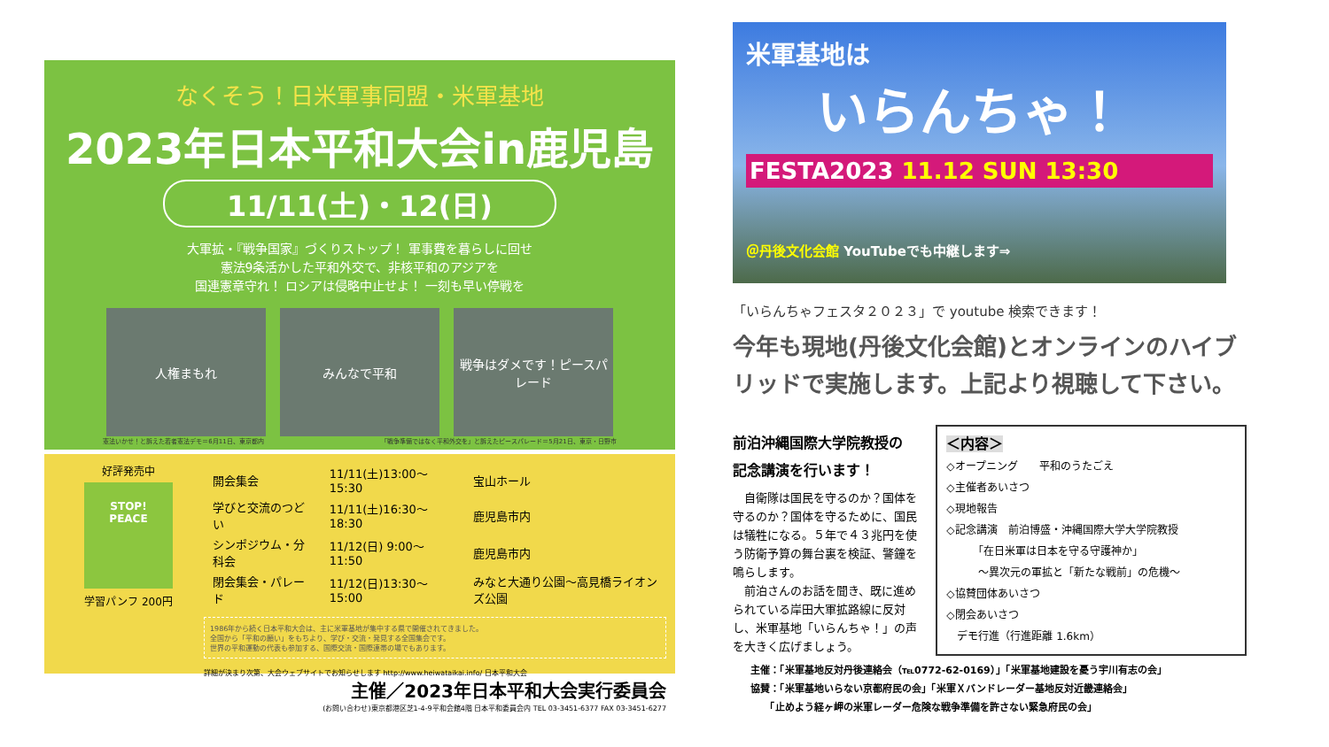なくそう！日米軍事同盟・米軍基地
2023年日本平和大会in鹿児島
11/11(土)・12(日)
大軍拡・『戦争国家』づくりストップ！ 軍事費を暮らしに回せ
憲法9条活かした平和外交で、非核平和のアジアを
国連憲章守れ！ ロシアは侵略中止せよ！ 一刻も早い停戦を
人権まもれ みんなで平和 戦争はダメです！ピースパレード
憲法いかせ！と訴えた若者憲法デモ＝6月11日、東京都内 「戦争準備ではなく平和外交を」と訴えたピースパレード＝5月21日、東京・日野市
好評発売中
STOP!
PEACE
学習パンフ 200円
| 開会集会 | 11/11(土)13:00〜15:30 | 宝山ホール |
| 学びと交流のつどい | 11/11(土)16:30〜18:30 | 鹿児島市内 |
| シンポジウム・分科会 | 11/12(日) 9:00〜11:50 | 鹿児島市内 |
| 閉会集会・パレード | 11/12(日)13:30〜15:00 | みなと大通り公園〜高見橋ライオンズ公園 |
1986年から続く日本平和大会は、主に米軍基地が集中する県で開催されてきました。
全国から「平和の願い」をもちより、学び・交流・発見する全国集会です。
世界の平和運動の代表も参加する、国際交流・国際連帯の場でもあります。
詳細が決まり次第、大会ウェブサイトでお知らせします http://www.heiwataikai.info/ 日本平和大会
主催／2023年日本平和大会実行委員会
(お問い合わせ)東京都港区芝1-4-9平和会館4階 日本平和委員会内 TEL 03-3451-6377 FAX 03-3451-6277
米軍基地は
いらんちゃ！
FESTA2023 11.12 SUN 13:30
＠丹後文化会館 YouTubeでも中継します⇒
「いらんちゃフェスタ２０２３」で youtube 検索できます！
今年も現地(丹後文化会館)とオンラインのハイブリッドで実施します。上記より視聴して下さい。
前泊沖縄国際大学院教授の
記念講演を行います！
　自衛隊は国民を守るのか？国体を守るのか？国体を守るために、国民は犠牲になる。５年で４３兆円を使う防衛予算の舞台裏を検証、警鐘を鳴らします。
　前泊さんのお話を聞き、既に進められている岸田大軍拡路線に反対し、米軍基地「いらんちゃ！」の声を大きく広げましょう。
＜内容＞
◇オープニング　　平和のうたごえ
◇主催者あいさつ
◇現地報告
◇記念講演　前泊博盛・沖縄国際大学大学院教授
　　　「在日米軍は日本を守る守護神か」
　　　〜異次元の軍拡と「新たな戦前」の危機〜
◇協賛団体あいさつ
◇閉会あいさつ
　デモ行進（行進距離 1.6km）
主催：「米軍基地反対丹後連絡会（℡0772-62-0169）」「米軍基地建設を憂う宇川有志の会」
協賛：「米軍基地いらない京都府民の会」「米軍Ｘバンドレーダー基地反対近畿連絡会」
　　「止めよう経ヶ岬の米軍レーダー危険な戦争準備を許さない緊急府民の会」